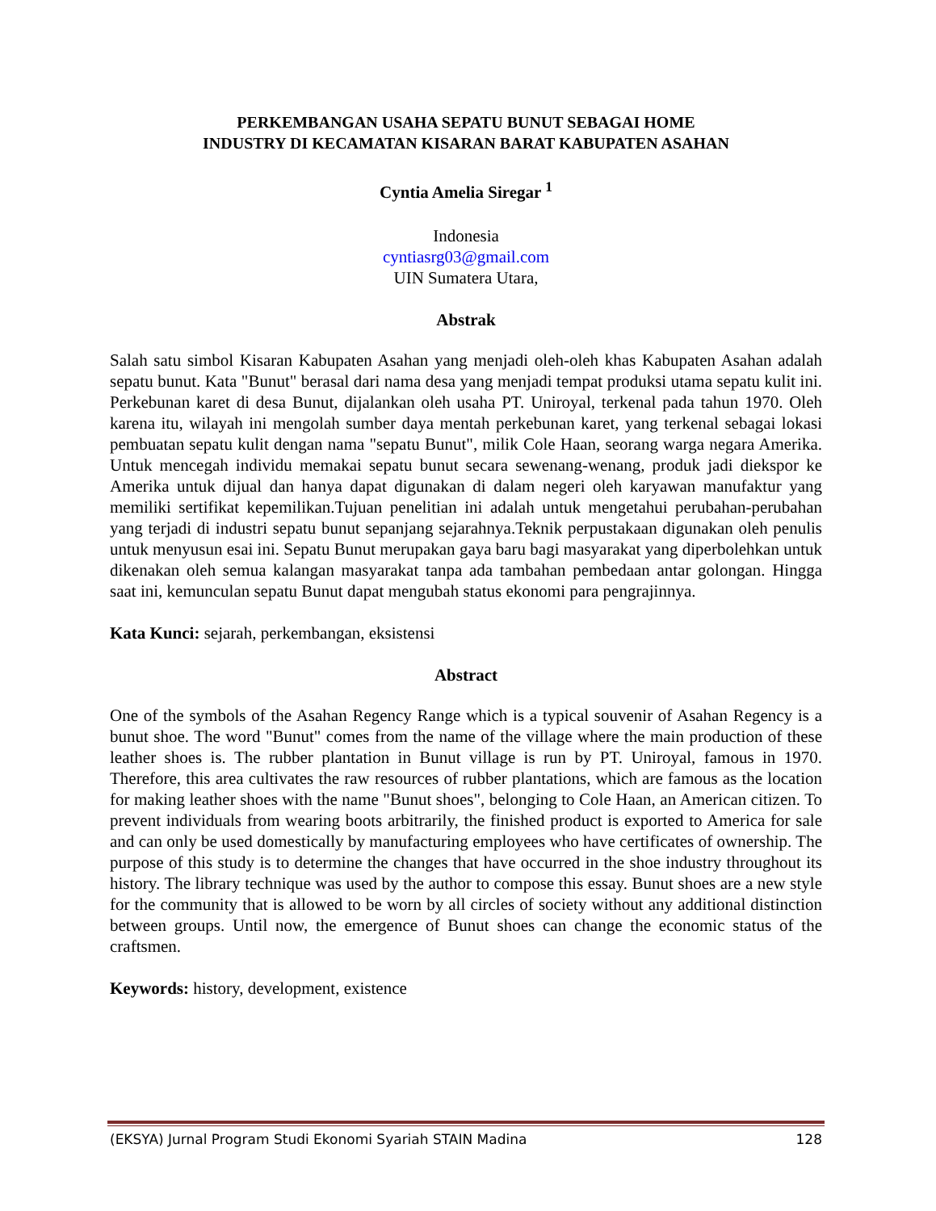PERKEMBANGAN USAHA SEPATU BUNUT SEBAGAI HOME
INDUSTRY DI KECAMATAN KISARAN BARAT KABUPATEN ASAHAN
Cyntia Amelia Siregar <sup>1</sup>
Indonesia
cyntiasrg03@gmail.com
UIN Sumatera Utara,
Abstrak
Salah satu simbol Kisaran Kabupaten Asahan yang menjadi oleh-oleh khas Kabupaten Asahan adalah sepatu bunut. Kata "Bunut" berasal dari nama desa yang menjadi tempat produksi utama sepatu kulit ini. Perkebunan karet di desa Bunut, dijalankan oleh usaha PT. Uniroyal, terkenal pada tahun 1970. Oleh karena itu, wilayah ini mengolah sumber daya mentah perkebunan karet, yang terkenal sebagai lokasi pembuatan sepatu kulit dengan nama "sepatu Bunut", milik Cole Haan, seorang warga negara Amerika. Untuk mencegah individu memakai sepatu bunut secara sewenang-wenang, produk jadi diekspor ke Amerika untuk dijual dan hanya dapat digunakan di dalam negeri oleh karyawan manufaktur yang memiliki sertifikat kepemilikan.Tujuan penelitian ini adalah untuk mengetahui perubahan-perubahan yang terjadi di industri sepatu bunut sepanjang sejarahnya.Teknik perpustakaan digunakan oleh penulis untuk menyusun esai ini. Sepatu Bunut merupakan gaya baru bagi masyarakat yang diperbolehkan untuk dikenakan oleh semua kalangan masyarakat tanpa ada tambahan pembedaan antar golongan. Hingga saat ini, kemunculan sepatu Bunut dapat mengubah status ekonomi para pengrajinnya.
Kata Kunci: sejarah, perkembangan, eksistensi
Abstract
One of the symbols of the Asahan Regency Range which is a typical souvenir of Asahan Regency is a bunut shoe. The word "Bunut" comes from the name of the village where the main production of these leather shoes is. The rubber plantation in Bunut village is run by PT. Uniroyal, famous in 1970. Therefore, this area cultivates the raw resources of rubber plantations, which are famous as the location for making leather shoes with the name "Bunut shoes", belonging to Cole Haan, an American citizen. To prevent individuals from wearing boots arbitrarily, the finished product is exported to America for sale and can only be used domestically by manufacturing employees who have certificates of ownership. The purpose of this study is to determine the changes that have occurred in the shoe industry throughout its history. The library technique was used by the author to compose this essay. Bunut shoes are a new style for the community that is allowed to be worn by all circles of society without any additional distinction between groups. Until now, the emergence of Bunut shoes can change the economic status of the craftsmen.
Keywords: history, development, existence
(EKSYA) Jurnal Program Studi Ekonomi Syariah STAIN Madina 128